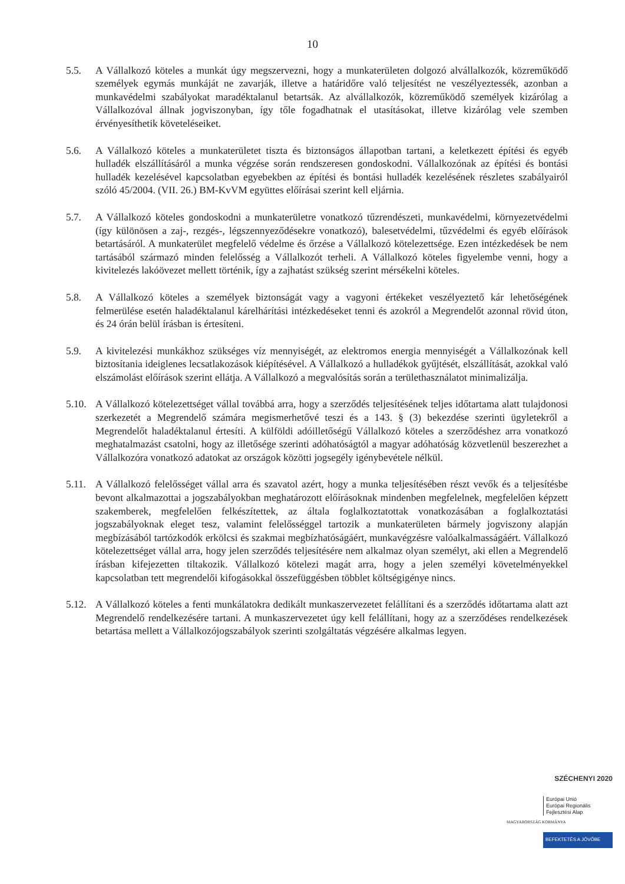10
5.5. A Vállalkozó köteles a munkát úgy megszervezni, hogy a munkaterületen dolgozó alvállalkozók, közreműködő személyek egymás munkáját ne zavarják, illetve a határidőre való teljesítést ne veszélyeztessék, azonban a munkavédelmi szabályokat maradéktalanul betartsák. Az alvállalkozók, közreműködő személyek kizárólag a Vállalkozóval állnak jogviszonyban, így tőle fogadhatnak el utasításokat, illetve kizárólag vele szemben érvényesíthetik követeléseiket.
5.6. A Vállalkozó köteles a munkaterületet tiszta és biztonságos állapotban tartani, a keletkezett építési és egyéb hulladék elszállításáról a munka végzése során rendszeresen gondoskodni. Vállalkozónak az építési és bontási hulladék kezelésével kapcsolatban egyebekben az építési és bontási hulladék kezelésének részletes szabályairól szóló 45/2004. (VII. 26.) BM-KvVM együttes előírásai szerint kell eljárnia.
5.7. A Vállalkozó köteles gondoskodni a munkaterületre vonatkozó tűzrendészeti, munkavédelmi, környezetvédelmi (így különösen a zaj-, rezgés-, légszennyeződésekre vonatkozó), balesetvédelmi, tűzvédelmi és egyéb előírások betartásáról. A munkaterület megfelelő védelme és őrzése a Vállalkozó kötelezettsége. Ezen intézkedések be nem tartásából származó minden felelősség a Vállalkozót terheli. A Vállalkozó köteles figyelembe venni, hogy a kivitelezés lakóövezet mellett történik, így a zajhatást szükség szerint mérsékelni köteles.
5.8. A Vállalkozó köteles a személyek biztonságát vagy a vagyoni értékeket veszélyeztető kár lehetőségének felmerülése esetén haladéktalanul kárelhárítási intézkedéseket tenni és azokról a Megrendelőt azonnal rövid úton, és 24 órán belül írásban is értesíteni.
5.9. A kivitelezési munkákhoz szükséges víz mennyiségét, az elektromos energia mennyiségét a Vállalkozónak kell biztosítania ideiglenes lecsatlakozások kiépítésével. A Vállalkozó a hulladékok gyűjtését, elszállítását, azokkal való elszámolást előírások szerint ellátja. A Vállalkozó a megvalósítás során a területhasználatot minimalizálja.
5.10.
A Vállalkozó kötelezettséget vállal továbbá arra, hogy a szerződés teljesítésének teljes időtartama alatt tulajdonosi szerkezetét a Megrendelő számára megismerhetővé teszi és a 143. § (3) bekezdése szerinti ügyletekről a Megrendelőt haladéktalanul értesíti. A külföldi adóilletőségű Vállalkozó köteles a szerződéshez arra vonatkozó meghatalmazást csatolni, hogy az illetősége szerinti adóhatóságtól a magyar adóhatóság közvetlenül beszerezhet a Vállalkozóra vonatkozó adatokat az országok közötti jogsegély igénybevétele nélkül.
5.11.
A Vállalkozó felelősséget vállal arra és szavatol azért, hogy a munka teljesítésében részt vevők és a teljesítésbe bevont alkalmazottai a jogszabályokban meghatározott előírásoknak mindenben megfelelnek, megfelelően képzett szakemberek, megfelelően felkészítettek, az általa foglalkoztatottak vonatkozásában a foglalkoztatási jogszabályoknak eleget tesz, valamint felelősséggel tartozik a munkaterületen bármely jogviszony alapján megbízásából tartózkodók erkölcsi és szakmai megbízhatóságáért, munkavégzésre valóalkalmasságáért. Vállalkozó kötelezettséget vállal arra, hogy jelen szerződés teljesítésére nem alkalmaz olyan személyt, aki ellen a Megrendelő írásban kifejezetten tiltakozik. Vállalkozó kötelezi magát arra, hogy a jelen személyi követelményekkel kapcsolatban tett megrendelői kifogásokkal összefüggésben többlet költségigénye nincs.
5.12.
A Vállalkozó köteles a fenti munkálatokra dedikált munkaszervezetet felállítani és a szerződés időtartama alatt azt Megrendelő rendelkezésére tartani. A munkaszervezetet úgy kell felállítani, hogy az a szerződéses rendelkezések betartása mellett a Vállalkozójogszabályok szerinti szolgáltatás végzésére alkalmas legyen.
SZÉCHENYI 2020
Európai Unió
Európai Regionális
Fejlesztési Alap
MAGYARORSZÁG KORMÁNYA
BEFEKTETÉS A JÖVŐBE